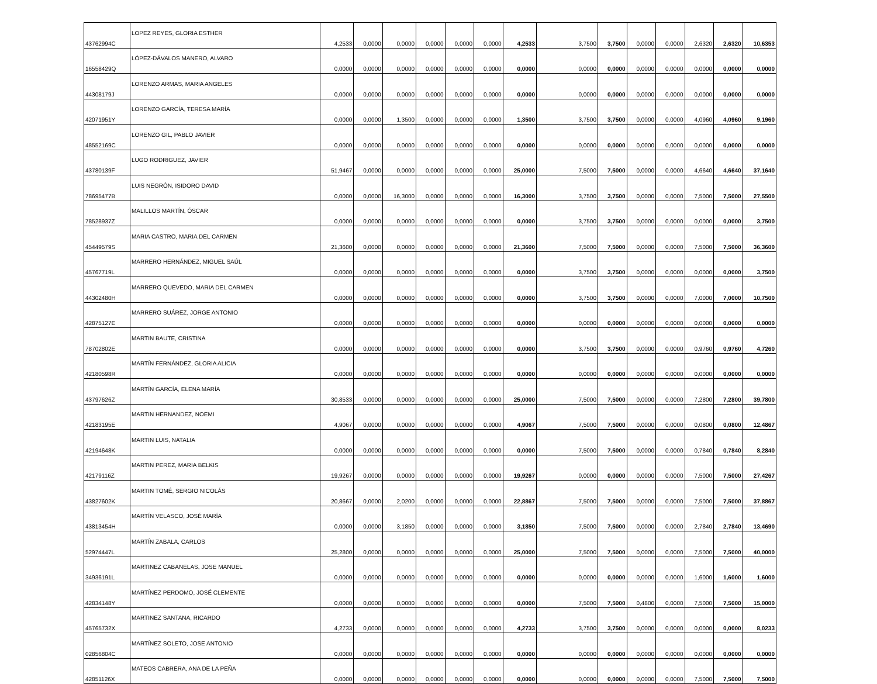| 43762994C | LOPEZ REYES, GLORIA ESTHER | 4,2533 | 0,0000 | 0,0000 | 0,0000 | 0,0000 | 0,0000 | 4,2533 | 3,7500 | 3,7500 | 0,0000 | 0,0000 | 2,6320 | 2,6320 | 10,6353 |
| 16558429Q | LÓPEZ-DÁVALOS MANERO, ALVARO | 0,0000 | 0,0000 | 0,0000 | 0,0000 | 0,0000 | 0,0000 | 0,0000 | 0,0000 | 0,0000 | 0,0000 | 0,0000 | 0,0000 | 0,0000 | 0,0000 |
| 44308179J | LORENZO ARMAS, MARIA ANGELES | 0,0000 | 0,0000 | 0,0000 | 0,0000 | 0,0000 | 0,0000 | 0,0000 | 0,0000 | 0,0000 | 0,0000 | 0,0000 | 0,0000 | 0,0000 | 0,0000 |
| 42071951Y | LORENZO GARCÍA, TERESA MARÍA | 0,0000 | 0,0000 | 1,3500 | 0,0000 | 0,0000 | 0,0000 | 1,3500 | 3,7500 | 3,7500 | 0,0000 | 0,0000 | 4,0960 | 4,0960 | 9,1960 |
| 48552169C | LORENZO GIL, PABLO JAVIER | 0,0000 | 0,0000 | 0,0000 | 0,0000 | 0,0000 | 0,0000 | 0,0000 | 0,0000 | 0,0000 | 0,0000 | 0,0000 | 0,0000 | 0,0000 | 0,0000 |
| 43780139F | LUGO RODRIGUEZ, JAVIER | 51,9467 | 0,0000 | 0,0000 | 0,0000 | 0,0000 | 0,0000 | 25,0000 | 7,5000 | 7,5000 | 0,0000 | 0,0000 | 4,6640 | 4,6640 | 37,1640 |
| 78695477B | LUIS NEGRÓN, ISIDORO DAVID | 0,0000 | 0,0000 | 16,3000 | 0,0000 | 0,0000 | 0,0000 | 16,3000 | 3,7500 | 3,7500 | 0,0000 | 0,0000 | 7,5000 | 7,5000 | 27,5500 |
| 78528937Z | MALILLOS MARTÍN, ÓSCAR | 0,0000 | 0,0000 | 0,0000 | 0,0000 | 0,0000 | 0,0000 | 0,0000 | 3,7500 | 3,7500 | 0,0000 | 0,0000 | 0,0000 | 0,0000 | 3,7500 |
| 45449579S | MARIA CASTRO, MARIA DEL CARMEN | 21,3600 | 0,0000 | 0,0000 | 0,0000 | 0,0000 | 0,0000 | 21,3600 | 7,5000 | 7,5000 | 0,0000 | 0,0000 | 7,5000 | 7,5000 | 36,3600 |
| 45767719L | MARRERO HERNÁNDEZ, MIGUEL SAÚL | 0,0000 | 0,0000 | 0,0000 | 0,0000 | 0,0000 | 0,0000 | 0,0000 | 3,7500 | 3,7500 | 0,0000 | 0,0000 | 0,0000 | 0,0000 | 3,7500 |
| 44302480H | MARRERO QUEVEDO, MARIA DEL CARMEN | 0,0000 | 0,0000 | 0,0000 | 0,0000 | 0,0000 | 0,0000 | 0,0000 | 3,7500 | 3,7500 | 0,0000 | 0,0000 | 7,0000 | 7,0000 | 10,7500 |
| 42875127E | MARRERO SUÁREZ, JORGE ANTONIO | 0,0000 | 0,0000 | 0,0000 | 0,0000 | 0,0000 | 0,0000 | 0,0000 | 0,0000 | 0,0000 | 0,0000 | 0,0000 | 0,0000 | 0,0000 | 0,0000 |
| 78702802E | MARTIN BAUTE, CRISTINA | 0,0000 | 0,0000 | 0,0000 | 0,0000 | 0,0000 | 0,0000 | 0,0000 | 3,7500 | 3,7500 | 0,0000 | 0,0000 | 0,9760 | 0,9760 | 4,7260 |
| 42180598R | MARTÍN FERNÁNDEZ, GLORIA ALICIA | 0,0000 | 0,0000 | 0,0000 | 0,0000 | 0,0000 | 0,0000 | 0,0000 | 0,0000 | 0,0000 | 0,0000 | 0,0000 | 0,0000 | 0,0000 | 0,0000 |
| 43797626Z | MARTÍN GARCÍA, ELENA MARÍA | 30,8533 | 0,0000 | 0,0000 | 0,0000 | 0,0000 | 0,0000 | 25,0000 | 7,5000 | 7,5000 | 0,0000 | 0,0000 | 7,2800 | 7,2800 | 39,7800 |
| 42183195E | MARTIN HERNANDEZ, NOEMI | 4,9067 | 0,0000 | 0,0000 | 0,0000 | 0,0000 | 0,0000 | 4,9067 | 7,5000 | 7,5000 | 0,0000 | 0,0000 | 0,0800 | 0,0800 | 12,4867 |
| 42194648K | MARTIN LUIS, NATALIA | 0,0000 | 0,0000 | 0,0000 | 0,0000 | 0,0000 | 0,0000 | 0,0000 | 7,5000 | 7,5000 | 0,0000 | 0,0000 | 0,7840 | 0,7840 | 8,2840 |
| 42179116Z | MARTIN PEREZ, MARIA BELKIS | 19,9267 | 0,0000 | 0,0000 | 0,0000 | 0,0000 | 0,0000 | 19,9267 | 0,0000 | 0,0000 | 0,0000 | 0,0000 | 7,5000 | 7,5000 | 27,4267 |
| 43827602K | MARTIN TOMÉ, SERGIO NICOLÁS | 20,8667 | 0,0000 | 2,0200 | 0,0000 | 0,0000 | 0,0000 | 22,8867 | 7,5000 | 7,5000 | 0,0000 | 0,0000 | 7,5000 | 7,5000 | 37,8867 |
| 43813454H | MARTÍN VELASCO, JOSÉ MARÍA | 0,0000 | 0,0000 | 3,1850 | 0,0000 | 0,0000 | 0,0000 | 3,1850 | 7,5000 | 7,5000 | 0,0000 | 0,0000 | 2,7840 | 2,7840 | 13,4690 |
| 52974447L | MARTÍN ZABALA, CARLOS | 25,2800 | 0,0000 | 0,0000 | 0,0000 | 0,0000 | 0,0000 | 25,0000 | 7,5000 | 7,5000 | 0,0000 | 0,0000 | 7,5000 | 7,5000 | 40,0000 |
| 34936191L | MARTINEZ CABANELAS, JOSE MANUEL | 0,0000 | 0,0000 | 0,0000 | 0,0000 | 0,0000 | 0,0000 | 0,0000 | 0,0000 | 0,0000 | 0,0000 | 0,0000 | 1,6000 | 1,6000 | 1,6000 |
| 42834148Y | MARTÍNEZ PERDOMO, JOSÉ CLEMENTE | 0,0000 | 0,0000 | 0,0000 | 0,0000 | 0,0000 | 0,0000 | 0,0000 | 7,5000 | 7,5000 | 0,4800 | 0,0000 | 7,5000 | 7,5000 | 15,0000 |
| 45765732X | MARTINEZ SANTANA, RICARDO | 4,2733 | 0,0000 | 0,0000 | 0,0000 | 0,0000 | 0,0000 | 4,2733 | 3,7500 | 3,7500 | 0,0000 | 0,0000 | 0,0000 | 0,0000 | 8,0233 |
| 02856804C | MARTÍNEZ SOLETO, JOSE ANTONIO | 0,0000 | 0,0000 | 0,0000 | 0,0000 | 0,0000 | 0,0000 | 0,0000 | 0,0000 | 0,0000 | 0,0000 | 0,0000 | 0,0000 | 0,0000 | 0,0000 |
| 42851126X | MATEOS CABRERA, ANA DE LA PEÑA | 0,0000 | 0,0000 | 0,0000 | 0,0000 | 0,0000 | 0,0000 | 0,0000 | 0,0000 | 0,0000 | 0,0000 | 0,0000 | 7,5000 | 7,5000 | 7,5000 |